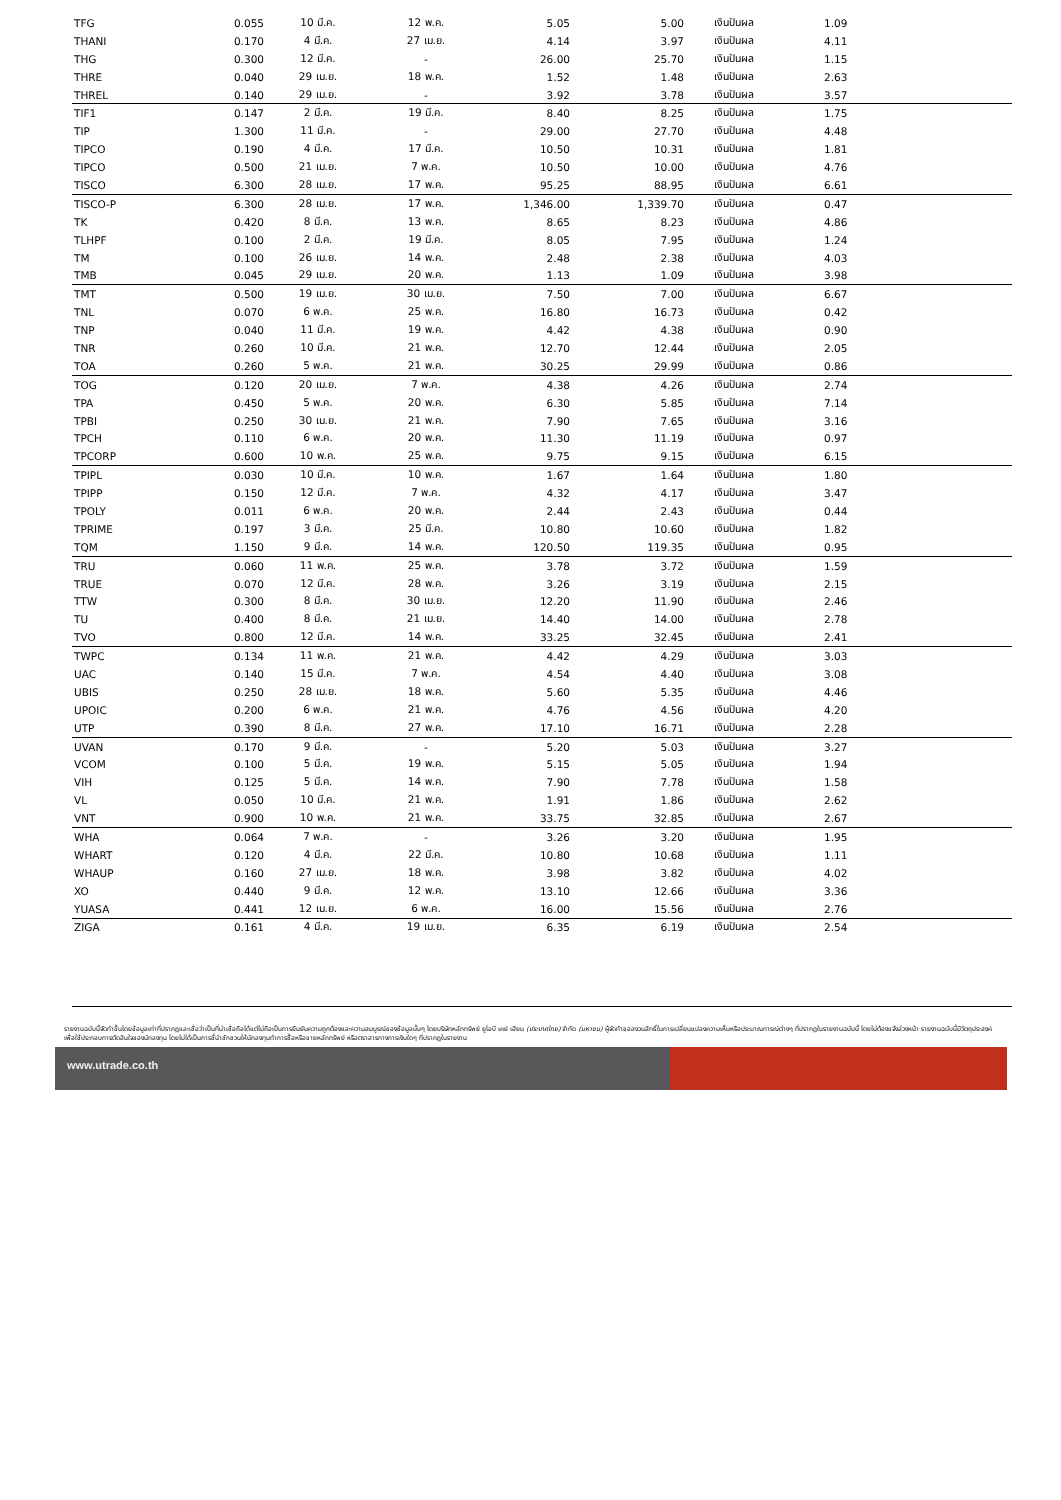| TFG | 0.055 | 10 มี.ค. | 12 พ.ค. | 5.05 | 5.00 | เงินปันผล | 1.09 |
| THANI | 0.170 | 4 มี.ค. | 27 เม.ย. | 4.14 | 3.97 | เงินปันผล | 4.11 |
| THG | 0.300 | 12 มี.ค. | - | 26.00 | 25.70 | เงินปันผล | 1.15 |
| THRE | 0.040 | 29 เม.ย. | 18 พ.ค. | 1.52 | 1.48 | เงินปันผล | 2.63 |
| THREL | 0.140 | 29 เม.ย. | - | 3.92 | 3.78 | เงินปันผล | 3.57 |
| TIF1 | 0.147 | 2 มี.ค. | 19 มี.ค. | 8.40 | 8.25 | เงินปันผล | 1.75 |
| TIP | 1.300 | 11 มี.ค. | - | 29.00 | 27.70 | เงินปันผล | 4.48 |
| TIPCO | 0.190 | 4 มี.ค. | 17 มี.ค. | 10.50 | 10.31 | เงินปันผล | 1.81 |
| TIPCO | 0.500 | 21 เม.ย. | 7 พ.ค. | 10.50 | 10.00 | เงินปันผล | 4.76 |
| TISCO | 6.300 | 28 เม.ย. | 17 พ.ค. | 95.25 | 88.95 | เงินปันผล | 6.61 |
| TISCO-P | 6.300 | 28 เม.ย. | 17 พ.ค. | 1,346.00 | 1,339.70 | เงินปันผล | 0.47 |
| TK | 0.420 | 8 มี.ค. | 13 พ.ค. | 8.65 | 8.23 | เงินปันผล | 4.86 |
| TLHPF | 0.100 | 2 มี.ค. | 19 มี.ค. | 8.05 | 7.95 | เงินปันผล | 1.24 |
| TM | 0.100 | 26 เม.ย. | 14 พ.ค. | 2.48 | 2.38 | เงินปันผล | 4.03 |
| TMB | 0.045 | 29 เม.ย. | 20 พ.ค. | 1.13 | 1.09 | เงินปันผล | 3.98 |
| TMT | 0.500 | 19 เม.ย. | 30 เม.ย. | 7.50 | 7.00 | เงินปันผล | 6.67 |
| TNL | 0.070 | 6 พ.ค. | 25 พ.ค. | 16.80 | 16.73 | เงินปันผล | 0.42 |
| TNP | 0.040 | 11 มี.ค. | 19 พ.ค. | 4.42 | 4.38 | เงินปันผล | 0.90 |
| TNR | 0.260 | 10 มี.ค. | 21 พ.ค. | 12.70 | 12.44 | เงินปันผล | 2.05 |
| TOA | 0.260 | 5 พ.ค. | 21 พ.ค. | 30.25 | 29.99 | เงินปันผล | 0.86 |
| TOG | 0.120 | 20 เม.ย. | 7 พ.ค. | 4.38 | 4.26 | เงินปันผล | 2.74 |
| TPA | 0.450 | 5 พ.ค. | 20 พ.ค. | 6.30 | 5.85 | เงินปันผล | 7.14 |
| TPBI | 0.250 | 30 เม.ย. | 21 พ.ค. | 7.90 | 7.65 | เงินปันผล | 3.16 |
| TPCH | 0.110 | 6 พ.ค. | 20 พ.ค. | 11.30 | 11.19 | เงินปันผล | 0.97 |
| TPCORP | 0.600 | 10 พ.ค. | 25 พ.ค. | 9.75 | 9.15 | เงินปันผล | 6.15 |
| TPIPL | 0.030 | 10 มี.ค. | 10 พ.ค. | 1.67 | 1.64 | เงินปันผล | 1.80 |
| TPIPP | 0.150 | 12 มี.ค. | 7 พ.ค. | 4.32 | 4.17 | เงินปันผล | 3.47 |
| TPOLY | 0.011 | 6 พ.ค. | 20 พ.ค. | 2.44 | 2.43 | เงินปันผล | 0.44 |
| TPRIME | 0.197 | 3 มี.ค. | 25 มี.ค. | 10.80 | 10.60 | เงินปันผล | 1.82 |
| TQM | 1.150 | 9 มี.ค. | 14 พ.ค. | 120.50 | 119.35 | เงินปันผล | 0.95 |
| TRU | 0.060 | 11 พ.ค. | 25 พ.ค. | 3.78 | 3.72 | เงินปันผล | 1.59 |
| TRUE | 0.070 | 12 มี.ค. | 28 พ.ค. | 3.26 | 3.19 | เงินปันผล | 2.15 |
| TTW | 0.300 | 8 มี.ค. | 30 เม.ย. | 12.20 | 11.90 | เงินปันผล | 2.46 |
| TU | 0.400 | 8 มี.ค. | 21 เม.ย. | 14.40 | 14.00 | เงินปันผล | 2.78 |
| TVO | 0.800 | 12 มี.ค. | 14 พ.ค. | 33.25 | 32.45 | เงินปันผล | 2.41 |
| TWPC | 0.134 | 11 พ.ค. | 21 พ.ค. | 4.42 | 4.29 | เงินปันผล | 3.03 |
| UAC | 0.140 | 15 มี.ค. | 7 พ.ค. | 4.54 | 4.40 | เงินปันผล | 3.08 |
| UBIS | 0.250 | 28 เม.ย. | 18 พ.ค. | 5.60 | 5.35 | เงินปันผล | 4.46 |
| UPOIC | 0.200 | 6 พ.ค. | 21 พ.ค. | 4.76 | 4.56 | เงินปันผล | 4.20 |
| UTP | 0.390 | 8 มี.ค. | 27 พ.ค. | 17.10 | 16.71 | เงินปันผล | 2.28 |
| UVAN | 0.170 | 9 มี.ค. | - | 5.20 | 5.03 | เงินปันผล | 3.27 |
| VCOM | 0.100 | 5 มี.ค. | 19 พ.ค. | 5.15 | 5.05 | เงินปันผล | 1.94 |
| VIH | 0.125 | 5 มี.ค. | 14 พ.ค. | 7.90 | 7.78 | เงินปันผล | 1.58 |
| VL | 0.050 | 10 มี.ค. | 21 พ.ค. | 1.91 | 1.86 | เงินปันผล | 2.62 |
| VNT | 0.900 | 10 พ.ค. | 21 พ.ค. | 33.75 | 32.85 | เงินปันผล | 2.67 |
| WHA | 0.064 | 7 พ.ค. | - | 3.26 | 3.20 | เงินปันผล | 1.95 |
| WHART | 0.120 | 4 มี.ค. | 22 มี.ค. | 10.80 | 10.68 | เงินปันผล | 1.11 |
| WHAUP | 0.160 | 27 เม.ย. | 18 พ.ค. | 3.98 | 3.82 | เงินปันผล | 4.02 |
| XO | 0.440 | 9 มี.ค. | 12 พ.ค. | 13.10 | 12.66 | เงินปันผล | 3.36 |
| YUASA | 0.441 | 12 เม.ย. | 6 พ.ค. | 16.00 | 15.56 | เงินปันผล | 2.76 |
| ZIGA | 0.161 | 4 มี.ค. | 19 เม.ย. | 6.35 | 6.19 | เงินปันผล | 2.54 |
รายงานฉบับนี้จัดทำขึ้นโดยข้อมูลเท่าที่ปรากฏและเชื่อว่าเป็นที่น่าเชื่อถือได้แต่ไม่ถือเป็นการยืนยันความถูกต้องและความสมบูรณ์ของข้อมูลนั้นๆ โดยบริษัทหลักทรัพย์ ยูโอบี เคย์ เฮียน (ประเทศไทย) จำกัด (มหาชน) ผู้จัดทำขอสงวนสิทธิ์ในการเปลี่ยนแปลงความเห็นหรือประมาณการณ์ต่างๆ ที่ปรากฏในรายงานฉบับนี้ โดยไม่ต้องแจ้งล่วงหน้า รายงานฉบับนี้มีวัตถุประสงค์เพื่อใช้ประกอบการตัดสินใจของนักลงทุน โดยไม่ได้เป็นการชี้นำชักชวนให้นักลงทุนทำการซื้อหรือขายหลักทรัพย์ หรือตราสารทางการเงินใดๆ ที่ปรากฏในรายงาน
www.utrade.co.th